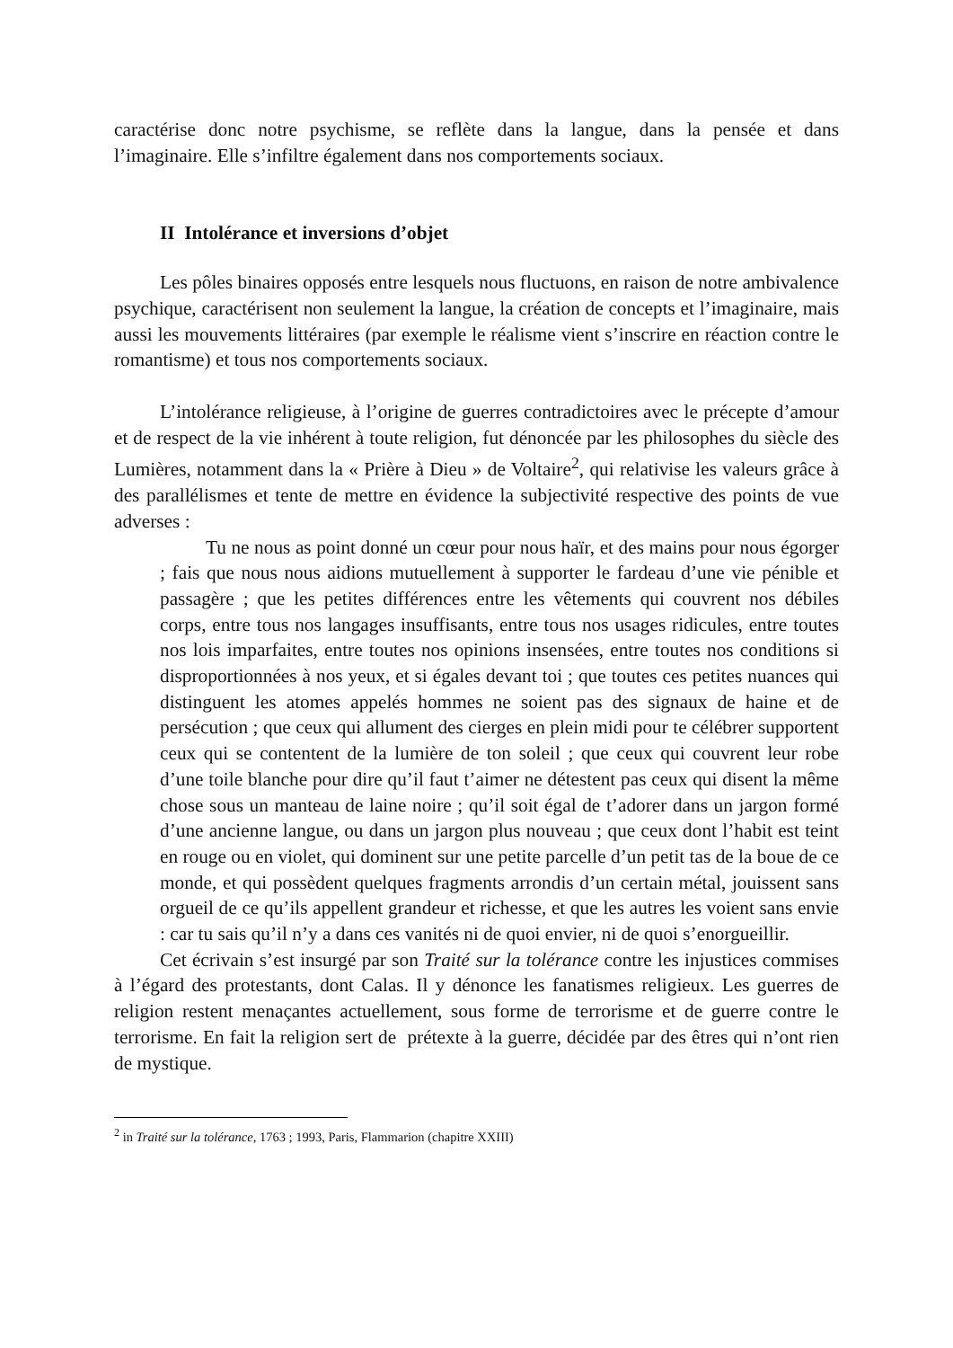caractérise donc notre psychisme, se reflète dans la langue, dans la pensée et dans l’imaginaire. Elle s’infiltre également dans nos comportements sociaux.
II Intolérance et inversions d’objet
Les pôles binaires opposés entre lesquels nous fluctuons, en raison de notre ambivalence psychique, caractérisent non seulement la langue, la création de concepts et l’imaginaire, mais aussi les mouvements littéraires (par exemple le réalisme vient s’inscrire en réaction contre le romantisme) et tous nos comportements sociaux.
L’intolérance religieuse, à l’origine de guerres contradictoires avec le précepte d’amour et de respect de la vie inhérent à toute religion, fut dénoncée par les philosophes du siècle des Lumières, notamment dans la « Prière à Dieu » de Voltaire<sup>2</sup>, qui relativise les valeurs grâce à des parallélismes et tente de mettre en évidence la subjectivité respective des points de vue adverses :
Tu ne nous as point donné un cœur pour nous haïr, et des mains pour nous égorger ; fais que nous nous aidions mutuellement à supporter le fardeau d’une vie pénible et passagère ; que les petites différences entre les vêtements qui couvrent nos débiles corps, entre tous nos langages insuffisants, entre tous nos usages ridicules, entre toutes nos lois imparfaites, entre toutes nos opinions insensées, entre toutes nos conditions si disproportionnées à nos yeux, et si égales devant toi ; que toutes ces petites nuances qui distinguent les atomes appelés hommes ne soient pas des signaux de haine et de persécution ; que ceux qui allument des cierges en plein midi pour te célébrer supportent ceux qui se contentent de la lumière de ton soleil ; que ceux qui couvrent leur robe d’une toile blanche pour dire qu’il faut t’aimer ne détestent pas ceux qui disent la même chose sous un manteau de laine noire ; qu’il soit égal de t’adorer dans un jargon formé d’une ancienne langue, ou dans un jargon plus nouveau ; que ceux dont l’habit est teint en rouge ou en violet, qui dominent sur une petite parcelle d’un petit tas de la boue de ce monde, et qui possèdent quelques fragments arrondis d’un certain métal, jouissent sans orgueil de ce qu’ils appellent grandeur et richesse, et que les autres les voient sans envie : car tu sais qu’il n’y a dans ces vanités ni de quoi envier, ni de quoi s’enorgueillir.
Cet écrivain s’est insurgé par son Traité sur la tolérance contre les injustices commises à l’égard des protestants, dont Calas. Il y dénonce les fanatismes religieux. Les guerres de religion restent menaçantes actuellement, sous forme de terrorisme et de guerre contre le terrorisme. En fait la religion sert de prétexte à la guerre, décidée par des êtres qui n’ont rien de mystique.
<sup>2</sup> in Traité sur la tolérance, 1763 ; 1993, Paris, Flammarion (chapitre XXIII)